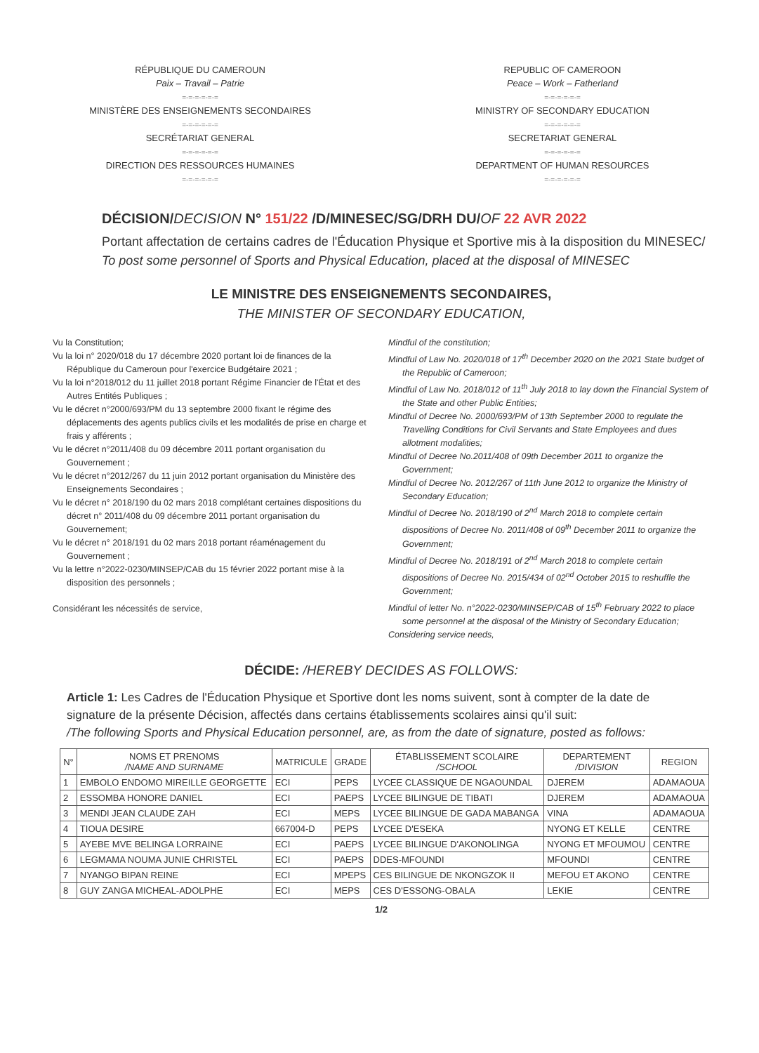RÉPUBLIQUE DU CAMEROUN
Paix – Travail – Patrie
=-=-=-=-=-=
MINISTÈRE DES ENSEIGNEMENTS SECONDAIRES
=-=-=-=-=-=
SECRÉTARIAT GENERAL
=-=-=-=-=-=
DIRECTION DES RESSOURCES HUMAINES
=-=-=-=-=-=
REPUBLIC OF CAMEROON
Peace – Work – Fatherland
=-=-=-=-=-=
MINISTRY OF SECONDARY EDUCATION
=-=-=-=-=-=
SECRETARIAT GENERAL
=-=-=-=-=-=
DEPARTMENT OF HUMAN RESOURCES
=-=-=-=-=-=
DÉCISION/DECISION N° 151/22 /D/MINESEC/SG/DRH DU/OF 22 AVR 2022
Portant affectation de certains cadres de l'Éducation Physique et Sportive mis à la disposition du MINESEC/
To post some personnel of Sports and Physical Education, placed at the disposal of MINESEC
LE MINISTRE DES ENSEIGNEMENTS SECONDAIRES,
THE MINISTER OF SECONDARY EDUCATION,
Vu la Constitution;
Vu la loi n° 2020/018 du 17 décembre 2020 portant loi de finances de la République du Cameroun pour l'exercice Budgétaire 2021 ;
Vu la loi n°2018/012 du 11 juillet 2018 portant Régime Financier de l'État et des Autres Entités Publiques ;
Vu le décret n°2000/693/PM du 13 septembre 2000 fixant le régime des déplacements des agents publics civils et les modalités de prise en charge et frais y afférents ;
Vu le décret n°2011/408 du 09 décembre 2011 portant organisation du Gouvernement ;
Vu le décret n°2012/267 du 11 juin 2012 portant organisation du Ministère des Enseignements Secondaires ;
Vu le décret n° 2018/190 du 02 mars 2018 complétant certaines dispositions du décret n° 2011/408 du 09 décembre 2011 portant organisation du Gouvernement;
Vu le décret n° 2018/191 du 02 mars 2018 portant réaménagement du Gouvernement ;
Vu la lettre n°2022-0230/MINSEP/CAB du 15 février 2022 portant mise à la disposition des personnels ;
Considérant les nécessités de service,
Mindful of the constitution;
Mindful of Law No. 2020/018 of 17<sup>th</sup> December 2020 on the 2021 State budget of the Republic of Cameroon;
Mindful of Law No. 2018/012 of 11<sup>th</sup> July 2018 to lay down the Financial System of the State and other Public Entities;
Mindful of Decree No. 2000/693/PM of 13th September 2000 to regulate the Travelling Conditions for Civil Servants and State Employees and dues allotment modalities;
Mindful of Decree No.2011/408 of 09th December 2011 to organize the Government;
Mindful of Decree No. 2012/267 of 11th June 2012 to organize the Ministry of Secondary Education;
Mindful of Decree No. 2018/190 of 2<sup>nd</sup> March 2018 to complete certain dispositions of Decree No. 2011/408 of 09<sup>th</sup> December 2011 to organize the Government;
Mindful of Decree No. 2018/191 of 2<sup>nd</sup> March 2018 to complete certain dispositions of Decree No. 2015/434 of 02<sup>nd</sup> October 2015 to reshuffle the Government;
Mindful of letter No. n°2022-0230/MINSEP/CAB of 15<sup>th</sup> February 2022 to place some personnel at the disposal of the Ministry of Secondary Education;
Considering service needs,
DÉCIDE: /HEREBY DECIDES AS FOLLOWS:
Article 1: Les Cadres de l'Éducation Physique et Sportive dont les noms suivent, sont à compter de la date de signature de la présente Décision, affectés dans certains établissements scolaires ainsi qu'il suit:
/The following Sports and Physical Education personnel, are, as from the date of signature, posted as follows:
| N° | NOMS ET PRENOMS /NAME AND SURNAME | MATRICULE | GRADE | ÉTABLISSEMENT SCOLAIRE /SCHOOL | DEPARTEMENT /DIVISION | REGION |
| --- | --- | --- | --- | --- | --- | --- |
| 1 | EMBOLO ENDOMO MIREILLE GEORGETTE | ECI | PEPS | LYCEE CLASSIQUE DE NGAOUNDAL | DJEREM | ADAMAOUA |
| 2 | ESSOMBA HONORE DANIEL | ECI | PAEPS | LYCEE BILINGUE DE TIBATI | DJEREM | ADAMAOUA |
| 3 | MENDI JEAN CLAUDE ZAH | ECI | MEPS | LYCEE BILINGUE DE GADA MABANGA | VINA | ADAMAOUA |
| 4 | TIOUA DESIRE | 667004-D | PEPS | LYCEE D'ESEKA | NYONG ET KELLE | CENTRE |
| 5 | AYEBE MVE BELINGA LORRAINE | ECI | PAEPS | LYCEE BILINGUE D'AKONOLINGA | NYONG ET MFOUMOU | CENTRE |
| 6 | LEGMAMA NOUMA JUNIE CHRISTEL | ECI | PAEPS | DDES-MFOUNDI | MFOUNDI | CENTRE |
| 7 | NYANGO BIPAN REINE | ECI | MPEPS | CES BILINGUE DE NKONGZOK II | MEFOU ET AKONO | CENTRE |
| 8 | GUY ZANGA MICHEAL-ADOLPHE | ECI | MEPS | CES D'ESSONG-OBALA | LEKIE | CENTRE |
1/2